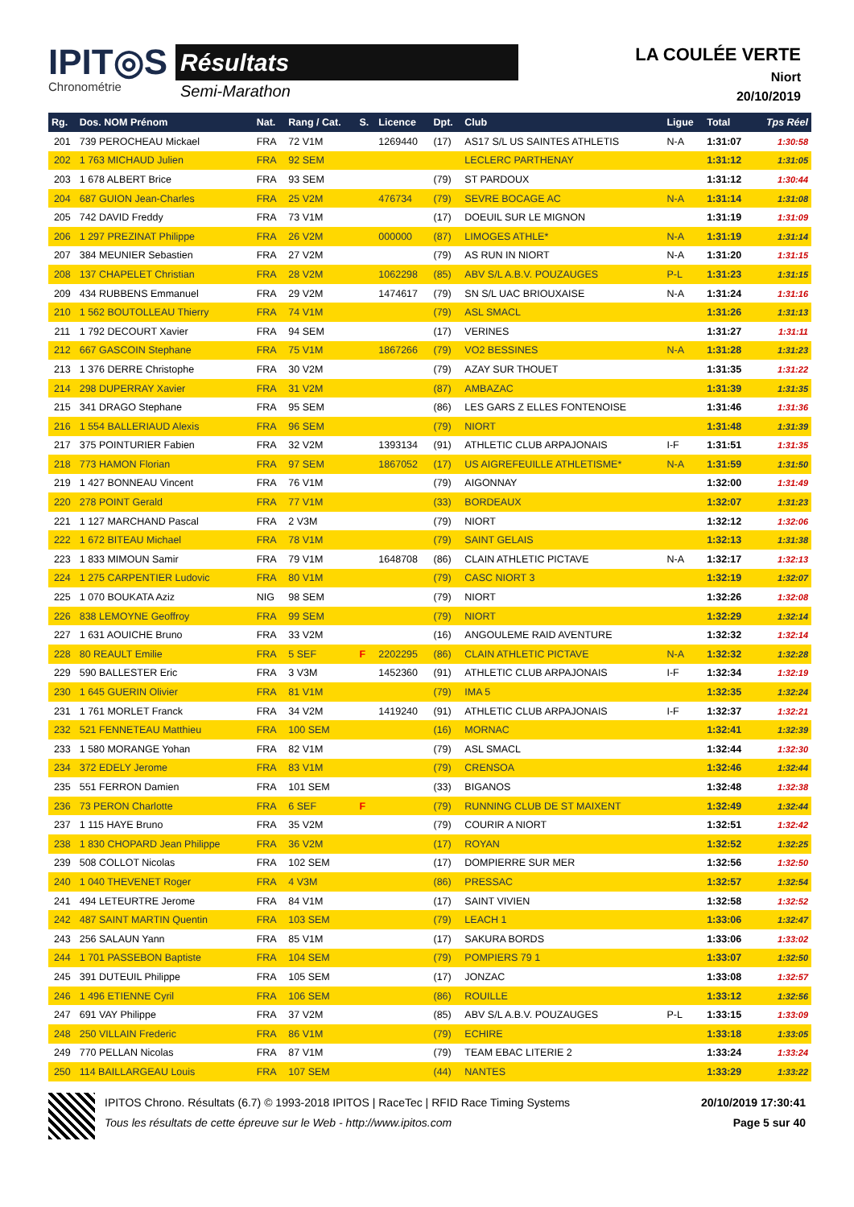IPIT◎S
Chronométrie
Résultats
Semi-Marathon
LA COULÉE VERTE
Niort
20/10/2019
| Rg. | Dos. NOM Prénom | Nat. | Rang / Cat. | S. | Licence | Dpt. | Club | Ligue | Total | Tps Réel |
| --- | --- | --- | --- | --- | --- | --- | --- | --- | --- | --- |
| 201 | 739 PEROCHEAU Mickael | FRA | 72 V1M | | 1269440 | (17) | AS17 S/L US SAINTES ATHLETIS | N-A | 1:31:07 | 1:30:58 |
| 202 | 1 763 MICHAUD Julien | FRA | 92 SEM | | | | LECLERC PARTHENAY | | 1:31:12 | 1:31:05 |
| 203 | 1 678 ALBERT Brice | FRA | 93 SEM | | | (79) | ST PARDOUX | | 1:31:12 | 1:30:44 |
| 204 | 687 GUION Jean-Charles | FRA | 25 V2M | | 476734 | (79) | SEVRE BOCAGE AC | N-A | 1:31:14 | 1:31:08 |
| 205 | 742 DAVID Freddy | FRA | 73 V1M | | | (17) | DOEUIL SUR LE MIGNON | | 1:31:19 | 1:31:09 |
| 206 | 1 297 PREZINAT Philippe | FRA | 26 V2M | | 000000 | (87) | LIMOGES ATHLE* | N-A | 1:31:19 | 1:31:14 |
| 207 | 384 MEUNIER Sebastien | FRA | 27 V2M | | | (79) | AS RUN IN NIORT | N-A | 1:31:20 | 1:31:15 |
| 208 | 137 CHAPELET Christian | FRA | 28 V2M | | 1062298 | (85) | ABV S/L A.B.V. POUZAUGES | P-L | 1:31:23 | 1:31:15 |
| 209 | 434 RUBBENS Emmanuel | FRA | 29 V2M | | 1474617 | (79) | SN S/L UAC BRIOUXAISE | N-A | 1:31:24 | 1:31:16 |
| 210 | 1 562 BOUTOLLEAU Thierry | FRA | 74 V1M | | | (79) | ASL SMACL | | 1:31:26 | 1:31:13 |
| 211 | 1 792 DECOURT Xavier | FRA | 94 SEM | | | (17) | VERINES | | 1:31:27 | 1:31:11 |
| 212 | 667 GASCOIN Stephane | FRA | 75 V1M | | 1867266 | (79) | VO2 BESSINES | N-A | 1:31:28 | 1:31:23 |
| 213 | 1 376 DERRE Christophe | FRA | 30 V2M | | | (79) | AZAY SUR THOUET | | 1:31:35 | 1:31:22 |
| 214 | 298 DUPERRAY Xavier | FRA | 31 V2M | | | (87) | AMBAZAC | | 1:31:39 | 1:31:35 |
| 215 | 341 DRAGO Stephane | FRA | 95 SEM | | | (86) | LES GARS Z ELLES FONTENOISE | | 1:31:46 | 1:31:36 |
| 216 | 1 554 BALLERIAUD Alexis | FRA | 96 SEM | | | (79) | NIORT | | 1:31:48 | 1:31:39 |
| 217 | 375 POINTURIER Fabien | FRA | 32 V2M | | 1393134 | (91) | ATHLETIC CLUB ARPAJONAIS | I-F | 1:31:51 | 1:31:35 |
| 218 | 773 HAMON Florian | FRA | 97 SEM | | 1867052 | (17) | US AIGREFEUILLE ATHLETISME* | N-A | 1:31:59 | 1:31:50 |
| 219 | 1 427 BONNEAU Vincent | FRA | 76 V1M | | | (79) | AIGONNAY | | 1:32:00 | 1:31:49 |
| 220 | 278 POINT Gerald | FRA | 77 V1M | | | (33) | BORDEAUX | | 1:32:07 | 1:31:23 |
| 221 | 1 127 MARCHAND Pascal | FRA | 2 V3M | | | (79) | NIORT | | 1:32:12 | 1:32:06 |
| 222 | 1 672 BITEAU Michael | FRA | 78 V1M | | | (79) | SAINT GELAIS | | 1:32:13 | 1:31:38 |
| 223 | 1 833 MIMOUN Samir | FRA | 79 V1M | | 1648708 | (86) | CLAIN ATHLETIC PICTAVE | N-A | 1:32:17 | 1:32:13 |
| 224 | 1 275 CARPENTIER Ludovic | FRA | 80 V1M | | | (79) | CASC NIORT 3 | | 1:32:19 | 1:32:07 |
| 225 | 1 070 BOUKATA Aziz | NIG | 98 SEM | | | (79) | NIORT | | 1:32:26 | 1:32:08 |
| 226 | 838 LEMOYNE Geoffroy | FRA | 99 SEM | | | (79) | NIORT | | 1:32:29 | 1:32:14 |
| 227 | 1 631 AOUICHE Bruno | FRA | 33 V2M | | | (16) | ANGOULEME RAID AVENTURE | | 1:32:32 | 1:32:14 |
| 228 | 80 REAULT Emilie | FRA | 5 SEF | F | 2202295 | (86) | CLAIN ATHLETIC PICTAVE | N-A | 1:32:32 | 1:32:28 |
| 229 | 590 BALLESTER Eric | FRA | 3 V3M | | 1452360 | (91) | ATHLETIC CLUB ARPAJONAIS | I-F | 1:32:34 | 1:32:19 |
| 230 | 1 645 GUERIN Olivier | FRA | 81 V1M | | | (79) | IMA 5 | | 1:32:35 | 1:32:24 |
| 231 | 1 761 MORLET Franck | FRA | 34 V2M | | 1419240 | (91) | ATHLETIC CLUB ARPAJONAIS | I-F | 1:32:37 | 1:32:21 |
| 232 | 521 FENNETEAU Matthieu | FRA | 100 SEM | | | (16) | MORNAC | | 1:32:41 | 1:32:39 |
| 233 | 1 580 MORANGE Yohan | FRA | 82 V1M | | | (79) | ASL SMACL | | 1:32:44 | 1:32:30 |
| 234 | 372 EDELY Jerome | FRA | 83 V1M | | | (79) | CRENSOA | | 1:32:46 | 1:32:44 |
| 235 | 551 FERRON Damien | FRA | 101 SEM | | | (33) | BIGANOS | | 1:32:48 | 1:32:38 |
| 236 | 73 PERON Charlotte | FRA | 6 SEF | F | | (79) | RUNNING CLUB DE ST MAIXENT | | 1:32:49 | 1:32:44 |
| 237 | 1 115 HAYE Bruno | FRA | 35 V2M | | | (79) | COURIR A NIORT | | 1:32:51 | 1:32:42 |
| 238 | 1 830 CHOPARD Jean Philippe | FRA | 36 V2M | | | (17) | ROYAN | | 1:32:52 | 1:32:25 |
| 239 | 508 COLLOT Nicolas | FRA | 102 SEM | | | (17) | DOMPIERRE SUR MER | | 1:32:56 | 1:32:50 |
| 240 | 1 040 THEVENET Roger | FRA | 4 V3M | | | (86) | PRESSAC | | 1:32:57 | 1:32:54 |
| 241 | 494 LETEURTRE Jerome | FRA | 84 V1M | | | (17) | SAINT VIVIEN | | 1:32:58 | 1:32:52 |
| 242 | 487 SAINT MARTIN Quentin | FRA | 103 SEM | | | (79) | LEACH 1 | | 1:33:06 | 1:32:47 |
| 243 | 256 SALAUN Yann | FRA | 85 V1M | | | (17) | SAKURA BORDS | | 1:33:06 | 1:33:02 |
| 244 | 1 701 PASSEBON Baptiste | FRA | 104 SEM | | | (79) | POMPIERS 79 1 | | 1:33:07 | 1:32:50 |
| 245 | 391 DUTEUIL Philippe | FRA | 105 SEM | | | (17) | JONZAC | | 1:33:08 | 1:32:57 |
| 246 | 1 496 ETIENNE Cyril | FRA | 106 SEM | | | (86) | ROUILLE | | 1:33:12 | 1:32:56 |
| 247 | 691 VAY Philippe | FRA | 37 V2M | | | (85) | ABV S/L A.B.V. POUZAUGES | P-L | 1:33:15 | 1:33:09 |
| 248 | 250 VILLAIN Frederic | FRA | 86 V1M | | | (79) | ECHIRE | | 1:33:18 | 1:33:05 |
| 249 | 770 PELLAN Nicolas | FRA | 87 V1M | | | (79) | TEAM EBAC LITERIE 2 | | 1:33:24 | 1:33:24 |
| 250 | 114 BAILLARGEAU Louis | FRA | 107 SEM | | | (44) | NANTES | | 1:33:29 | 1:33:22 |
IPITOS Chrono. Résultats (6.7) © 1993-2018 IPITOS | RaceTec | RFID Race Timing Systems
Tous les résultats de cette épreuve sur le Web - http://www.ipitos.com
20/10/2019 17:30:41
Page 5 sur 40